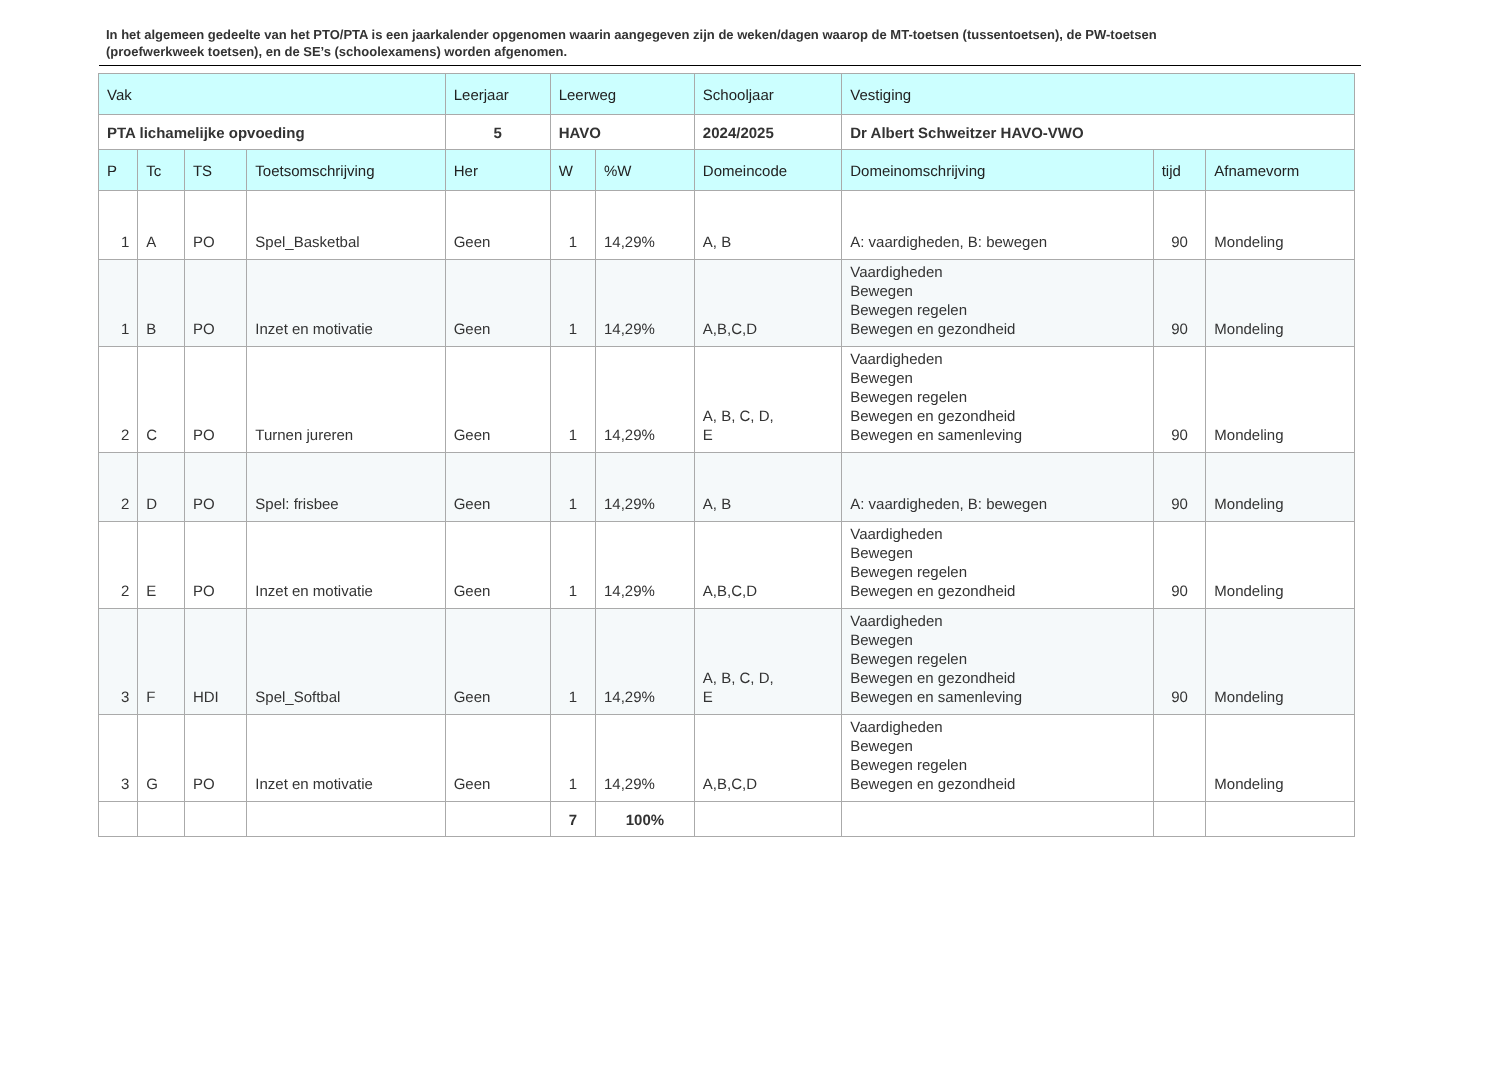In het algemeen gedeelte van het PTO/PTA is een jaarkalender opgenomen waarin aangegeven zijn de weken/dagen waarop de MT-toetsen (tussentoetsen), de PW-toetsen (proefwerkweek toetsen), en de SE’s (schoolexamens) worden afgenomen.
| Vak | | | | Leerjaar | Leerweg | | Schooljaar | Vestiging | | |
| --- | --- | --- | --- | --- | --- | --- | --- | --- | --- | --- |
| PTA lichamelijke opvoeding | | | | 5 | HAVO | | 2024/2025 | Dr Albert Schweitzer HAVO-VWO | | |
| P | Tc | TS | Toetsomschrijving | Her | W | %W | Domeincode | Domeinomschrijving | tijd | Afnamevorm |
| 1 | A | PO | Spel_Basketbal | Geen | 1 | 14,29% | A, B | A: vaardigheden, B: bewegen | 90 | Mondeling |
| 1 | B | PO | Inzet en motivatie | Geen | 1 | 14,29% | A,B,C,D | Vaardigheden Bewegen Bewegen regelen Bewegen en gezondheid | 90 | Mondeling |
| 2 | C | PO | Turnen jureren | Geen | 1 | 14,29% | A, B, C, D, E | Vaardigheden Bewegen Bewegen regelen Bewegen en gezondheid Bewegen en samenleving | 90 | Mondeling |
| 2 | D | PO | Spel: frisbee | Geen | 1 | 14,29% | A, B | A: vaardigheden, B: bewegen | 90 | Mondeling |
| 2 | E | PO | Inzet en motivatie | Geen | 1 | 14,29% | A,B,C,D | Vaardigheden Bewegen Bewegen regelen Bewegen en gezondheid | 90 | Mondeling |
| 3 | F | HDI | Spel_Softbal | Geen | 1 | 14,29% | A, B, C, D, E | Vaardigheden Bewegen Bewegen regelen Bewegen en gezondheid Bewegen en samenleving | 90 | Mondeling |
| 3 | G | PO | Inzet en motivatie | Geen | 1 | 14,29% | A,B,C,D | Vaardigheden Bewegen Bewegen regelen Bewegen en gezondheid | | Mondeling |
| | | | | | 7 | 100% | | | | |